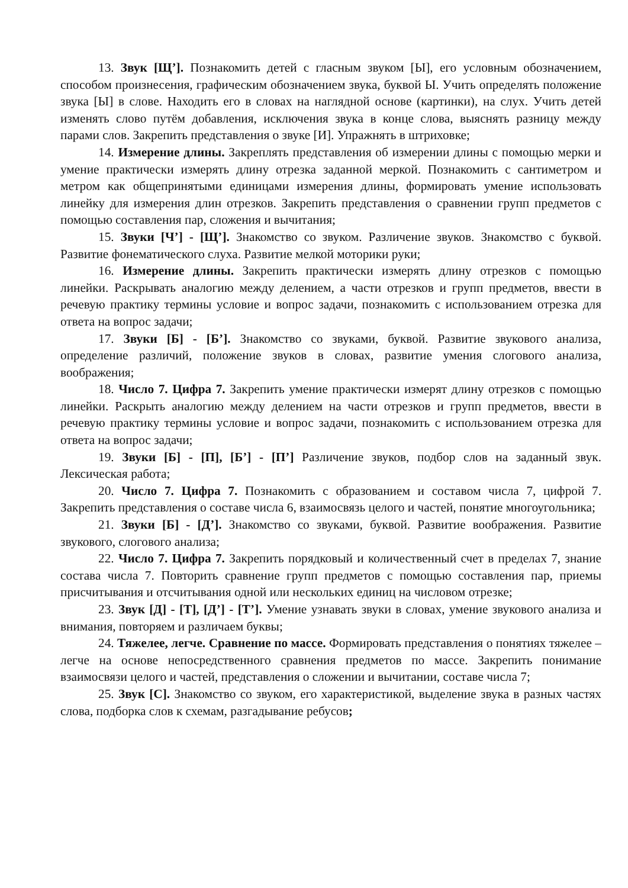13. Звук [Щ’]. Познакомить детей с гласным звуком [Ы], его условным обозначением, способом произнесения, графическим обозначением звука, буквой Ы. Учить определять положение звука [Ы] в слове. Находить его в словах на наглядной основе (картинки), на слух. Учить детей изменять слово путём добавления, исключения звука в конце слова, выяснять разницу между парами слов. Закрепить представления о звуке [И]. Упражнять в штриховке;
14. Измерение длины. Закреплять представления об измерении длины с помощью мерки и умение практически измерять длину отрезка заданной меркой. Познакомить с сантиметром и метром как общепринятыми единицами измерения длины, формировать умение использовать линейку для измерения длин отрезков. Закрепить представления о сравнении групп предметов с помощью составления пар, сложения и вычитания;
15. Звуки [Ч’] - [Щ’]. Знакомство со звуком. Различение звуков. Знакомство с буквой. Развитие фонематического слуха. Развитие мелкой моторики руки;
16. Измерение длины. Закрепить практически измерять длину отрезков с помощью линейки. Раскрывать аналогию между делением, а части отрезков и групп предметов, ввести в речевую практику термины условие и вопрос задачи, познакомить с использованием отрезка для ответа на вопрос задачи;
17. Звуки [Б] - [Б’]. Знакомство со звуками, буквой. Развитие звукового анализа, определение различий, положение звуков в словах, развитие умения слогового анализа, воображения;
18. Число 7. Цифра 7. Закрепить умение практически измерят длину отрезков с помощью линейки. Раскрыть аналогию между делением на части отрезков и групп предметов, ввести в речевую практику термины условие и вопрос задачи, познакомить с использованием отрезка для ответа на вопрос задачи;
19. Звуки [Б] - [П], [Б’] - [П’] Различение звуков, подбор слов на заданный звук. Лексическая работа;
20. Число 7. Цифра 7. Познакомить с образованием и составом числа 7, цифрой 7. Закрепить представления о составе числа 6, взаимосвязь целого и частей, понятие многоугольника;
21. Звуки [Б] - [Д’]. Знакомство со звуками, буквой. Развитие воображения. Развитие звукового, слогового анализа;
22. Число 7. Цифра 7. Закрепить порядковый и количественный счет в пределах 7, знание состава числа 7. Повторить сравнение групп предметов с помощью составления пар, приемы присчитывания и отсчитывания одной или нескольких единиц на числовом отрезке;
23. Звук [Д] - [Т], [Д’] - [Т’]. Умение узнавать звуки в словах, умение звукового анализа и внимания, повторяем и различаем буквы;
24. Тяжелее, легче. Сравнение по массе. Формировать представления о понятиях тяжелее – легче на основе непосредственного сравнения предметов по массе. Закрепить понимание взаимосвязи целого и частей, представления о сложении и вычитании, составе числа 7;
25. Звук [С]. Знакомство со звуком, его характеристикой, выделение звука в разных частях слова, подборка слов к схемам, разгадывание ребусов;